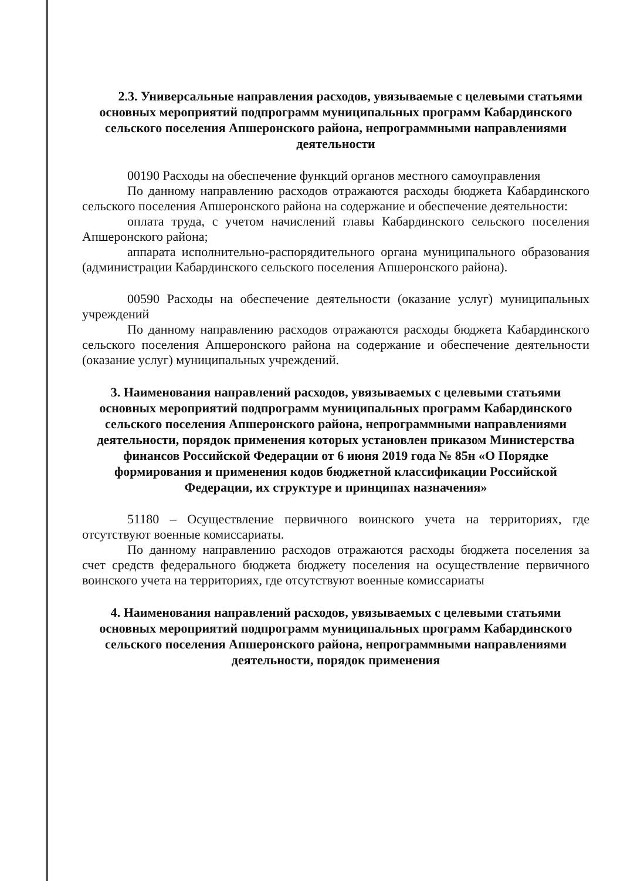2.3. Универсальные направления расходов, увязываемые с целевыми статьями основных мероприятий подпрограмм муниципальных программ Кабардинского сельского поселения Апшеронского района, непрограммными направлениями деятельности
00190 Расходы на обеспечение функций органов местного самоуправления
По данному направлению расходов отражаются расходы бюджета Кабардинского сельского поселения Апшеронского района на содержание и обеспечение деятельности:
оплата труда, с учетом начислений главы Кабардинского сельского поселения Апшеронского района;
аппарата исполнительно-распорядительного органа муниципального образования (администрации Кабардинского сельского поселения Апшеронского района).
00590 Расходы на обеспечение деятельности (оказание услуг) муниципальных учреждений
По данному направлению расходов отражаются расходы бюджета Кабардинского сельского поселения Апшеронского района на содержание и обеспечение деятельности (оказание услуг) муниципальных учреждений.
3. Наименования направлений расходов, увязываемых с целевыми статьями основных мероприятий подпрограмм муниципальных программ Кабардинского сельского поселения Апшеронского района, непрограммными направлениями деятельности, порядок применения которых установлен приказом Министерства финансов Российской Федерации от 6 июня 2019 года № 85н «О Порядке формирования и применения кодов бюджетной классификации Российской Федерации, их структуре и принципах назначения»
51180 – Осуществление первичного воинского учета на территориях, где отсутствуют военные комиссариаты.
По данному направлению расходов отражаются расходы бюджета поселения за счет средств федерального бюджета бюджету поселения на осуществление первичного воинского учета на территориях, где отсутствуют военные комиссариаты
4. Наименования направлений расходов, увязываемых с целевыми статьями основных мероприятий подпрограмм муниципальных программ Кабардинского сельского поселения Апшеронского района, непрограммными направлениями деятельности, порядок применения